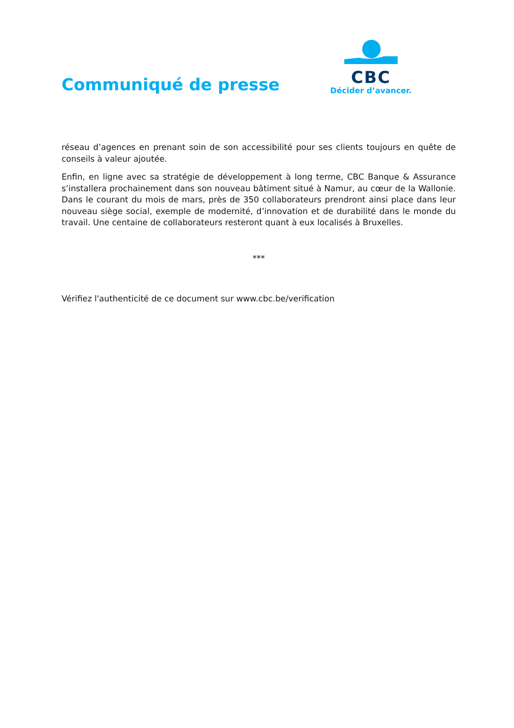Communiqué de presse
CBC
Décider d’avancer.
réseau d’agences en prenant soin de son accessibilité pour ses clients toujours en quête de conseils à valeur ajoutée.
Enfin, en ligne avec sa stratégie de développement à long terme, CBC Banque & Assurance s’installera prochainement dans son nouveau bâtiment situé à Namur, au cœur de la Wallonie. Dans le courant du mois de mars, près de 350 collaborateurs prendront ainsi place dans leur nouveau siège social, exemple de modernité, d’innovation et de durabilité dans le monde du travail. Une centaine de collaborateurs resteront quant à eux localisés à Bruxelles.
***
Vérifiez l'authenticité de ce document sur www.cbc.be/verification